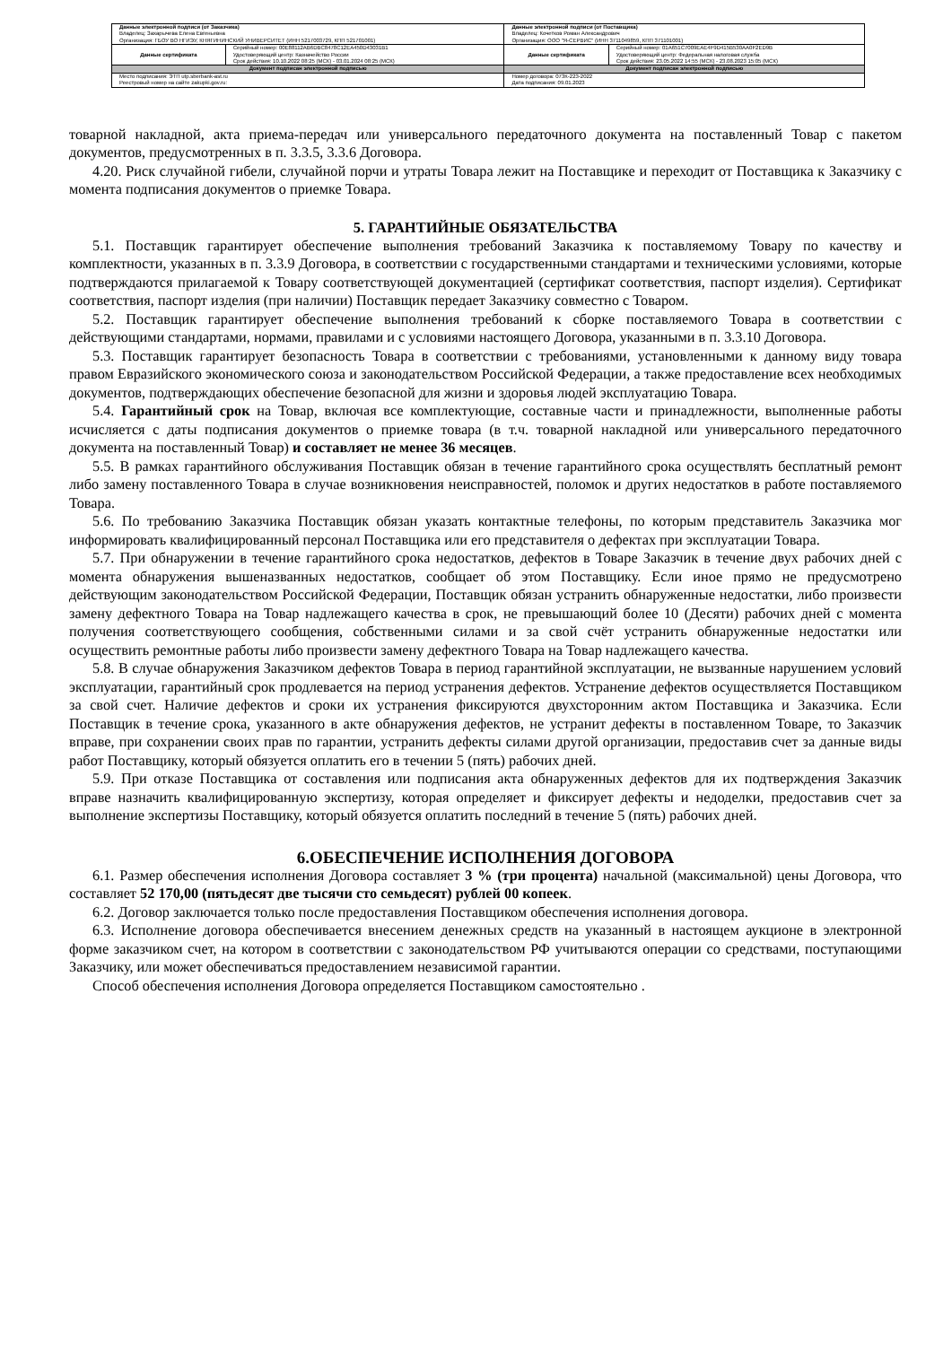| Данные электронной подписи (от Заказчика) Владелец: Захарычева Елена Евгеньевна Организация: ГБОУ ВО НГИЭУ, КНЯГИНИНСКИЙ УНИВЕРСИТЕТ (ИНН 5217003729, КПП 521701001) | | Данные электронной подписи (от Поставщика) Владелец: Кочетков Роман Александрович Организация: ООО "Я-СЕРВИС" (ИНН 3711049859, КПП 371101001) | |
| Данные сертификата | Серийный номер: 00E88112AB6DBC8478C12EA450D43031B1 Удостоверяющий центр: Казначейство России Срок действия: 10.10.2022 08:25 (МСК) - 03.01.2024 08:25 (МСК) | Данные сертификата | Серийный номер: 01A651C7009EAE4F9D415B530AA0F2ED9B Удостоверяющий центр: Федеральная налоговая служба Срок действия: 23.05.2022 14:55 (МСК) - 23.08.2023 15:05 (МСК) |
| Документ подписан электронной подписью | | Документ подписан электронной подписью | |
| Место подписания: ЭТП utp.sberbank-ast.ru Реестровый номер на сайте zakupki.gov.ru: | | Номер договора: 073К-223-2022 Дата подписания: 09.01.2023 | |
товарной накладной, акта приема-передач или универсального передаточного документа на поставленный Товар с пакетом документов, предусмотренных в п. 3.3.5, 3.3.6 Договора.
4.20. Риск случайной гибели, случайной порчи и утраты Товара лежит на Поставщике и переходит от Поставщика к Заказчику с момента подписания документов о приемке Товара.
5. ГАРАНТИЙНЫЕ ОБЯЗАТЕЛЬСТВА
5.1. Поставщик гарантирует обеспечение выполнения требований Заказчика к поставляемому Товару по качеству и комплектности, указанных в п. 3.3.9 Договора, в соответствии с государственными стандартами и техническими условиями, которые подтверждаются прилагаемой к Товару соответствующей документацией (сертификат соответствия, паспорт изделия). Сертификат соответствия, паспорт изделия (при наличии) Поставщик передает Заказчику совместно с Товаром.
5.2. Поставщик гарантирует обеспечение выполнения требований к сборке поставляемого Товара в соответствии с действующими стандартами, нормами, правилами и с условиями настоящего Договора, указанными в п. 3.3.10 Договора.
5.3. Поставщик гарантирует безопасность Товара в соответствии с требованиями, установленными к данному виду товара правом Евразийского экономического союза и законодательством Российской Федерации, а также предоставление всех необходимых документов, подтверждающих обеспечение безопасной для жизни и здоровья людей эксплуатацию Товара.
5.4. Гарантийный срок на Товар, включая все комплектующие, составные части и принадлежности, выполненные работы исчисляется с даты подписания документов о приемке товара (в т.ч. товарной накладной или универсального передаточного документа на поставленный Товар) и составляет не менее 36 месяцев.
5.5. В рамках гарантийного обслуживания Поставщик обязан в течение гарантийного срока осуществлять бесплатный ремонт либо замену поставленного Товара в случае возникновения неисправностей, поломок и других недостатков в работе поставляемого Товара.
5.6. По требованию Заказчика Поставщик обязан указать контактные телефоны, по которым представитель Заказчика мог информировать квалифицированный персонал Поставщика или его представителя о дефектах при эксплуатации Товара.
5.7. При обнаружении в течение гарантийного срока недостатков, дефектов в Товаре Заказчик в течение двух рабочих дней с момента обнаружения вышеназванных недостатков, сообщает об этом Поставщику. Если иное прямо не предусмотрено действующим законодательством Российской Федерации, Поставщик обязан устранить обнаруженные недостатки, либо произвести замену дефектного Товара на Товар надлежащего качества в срок, не превышающий более 10 (Десяти) рабочих дней с момента получения соответствующего сообщения, собственными силами и за свой счёт устранить обнаруженные недостатки или осуществить ремонтные работы либо произвести замену дефектного Товара на Товар надлежащего качества.
5.8. В случае обнаружения Заказчиком дефектов Товара в период гарантийной эксплуатации, не вызванные нарушением условий эксплуатации, гарантийный срок продлевается на период устранения дефектов. Устранение дефектов осуществляется Поставщиком за свой счет. Наличие дефектов и сроки их устранения фиксируются двухсторонним актом Поставщика и Заказчика. Если Поставщик в течение срока, указанного в акте обнаружения дефектов, не устранит дефекты в поставленном Товаре, то Заказчик вправе, при сохранении своих прав по гарантии, устранить дефекты силами другой организации, предоставив счет за данные виды работ Поставщику, который обязуется оплатить его в течении 5 (пять) рабочих дней.
5.9. При отказе Поставщика от составления или подписания акта обнаруженных дефектов для их подтверждения Заказчик вправе назначить квалифицированную экспертизу, которая определяет и фиксирует дефекты и недоделки, предоставив счет за выполнение экспертизы Поставщику, который обязуется оплатить последний в течение 5 (пять) рабочих дней.
6.ОБЕСПЕЧЕНИЕ ИСПОЛНЕНИЯ ДОГОВОРА
6.1. Размер обеспечения исполнения Договора составляет 3 % (три процента) начальной (максимальной) цены Договора, что составляет 52 170,00 (пятьдесят две тысячи сто семьдесят) рублей 00 копеек.
6.2. Договор заключается только после предоставления Поставщиком обеспечения исполнения договора.
6.3. Исполнение договора обеспечивается внесением денежных средств на указанный в настоящем аукционе в электронной форме заказчиком счет, на котором в соответствии с законодательством РФ учитываются операции со средствами, поступающими Заказчику, или может обеспечиваться предоставлением независимой гарантии.
Способ обеспечения исполнения Договора определяется Поставщиком самостоятельно .